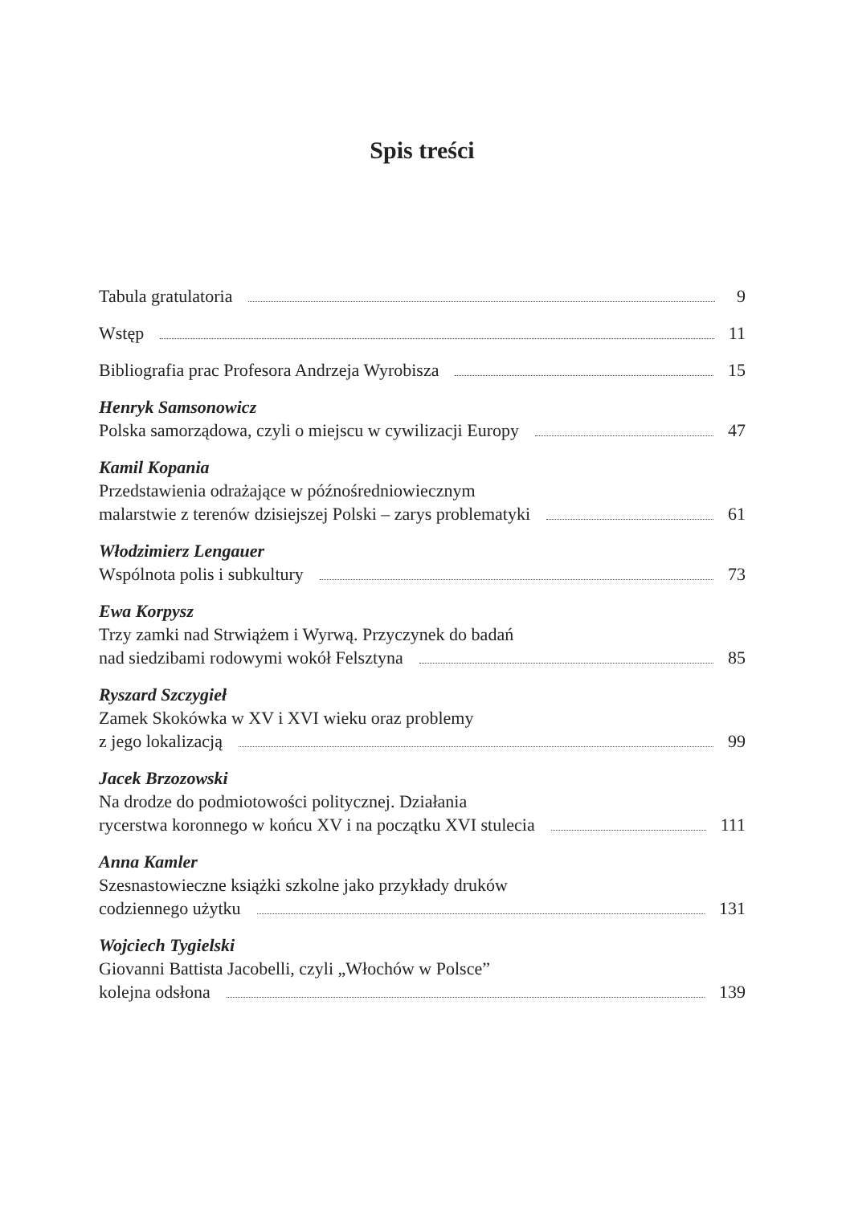Spis treści
Tabula gratulatoria 9
Wstęp 11
Bibliografia prac Profesora Andrzeja Wyrobisza 15
Henryk Samsonowicz
Polska samorządowa, czyli o miejscu w cywilizacji Europy 47
Kamil Kopania
Przedstawienia odrażające w późnośredniowiecznym
malarstwie z terenów dzisiejszej Polski – zarys problematyki 61
Włodzimierz Lengauer
Wspólnota polis i subkultury 73
Ewa Korpysz
Trzy zamki nad Strwiążem i Wyrwą. Przyczynek do badań
nad siedzibami rodowymi wokół Felsztyna 85
Ryszard Szczygieł
Zamek Skokówka w XV i XVI wieku oraz problemy
z jego lokalizacją 99
Jacek Brzozowski
Na drodze do podmiotowości politycznej. Działania
rycerstwa koronnego w końcu XV i na początku XVI stulecia 111
Anna Kamler
Szesnastowieczne książki szkolne jako przykłady druków
codziennego użytku 131
Wojciech Tygielski
Giovanni Battista Jacobelli, czyli „Włochów w Polsce”
kolejna odsłona 139